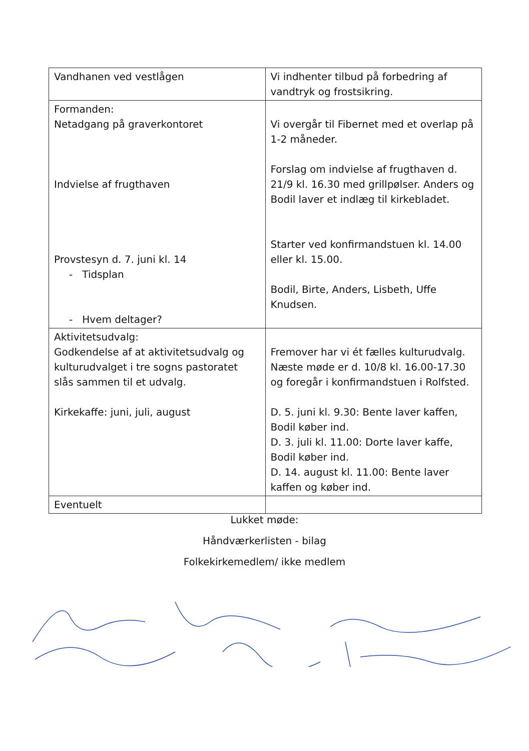| Vandhanen ved vestlågen | Vi indhenter tilbud på forbedring af vandtryk og frostsikring. |
| Formanden: Netadgang på graverkontoret Indvielse af frugthaven Provstesyn d. 7. juni kl. 14 - Tidsplan - Hvem deltager? | Vi overgår til Fibernet med et overlap på 1-2 måneder. Forslag om indvielse af frugthaven d. 21/9 kl. 16.30 med grillpølser. Anders og Bodil laver et indlæg til kirkebladet. Starter ved konfirmandstuen kl. 14.00 eller kl. 15.00. Bodil, Birte, Anders, Lisbeth, Uffe Knudsen. |
| Aktivitetsudvalg: Godkendelse af at aktivitetsudvalg og kulturudvalget i tre sogns pastoratet slås sammen til et udvalg. Kirkekaffe: juni, juli, august | Fremover har vi ét fælles kulturudvalg. Næste møde er d. 10/8 kl. 16.00-17.30 og foregår i konfirmandstuen i Rolfsted. D. 5. juni kl. 9.30: Bente laver kaffen, Bodil køber ind. D. 3. juli kl. 11.00: Dorte laver kaffe, Bodil køber ind. D. 14. august kl. 11.00: Bente laver kaffen og køber ind. |
| Eventuelt | |
Lukket møde:
Håndværkerlisten - bilag
Folkekirkemedlem/ ikke medlem